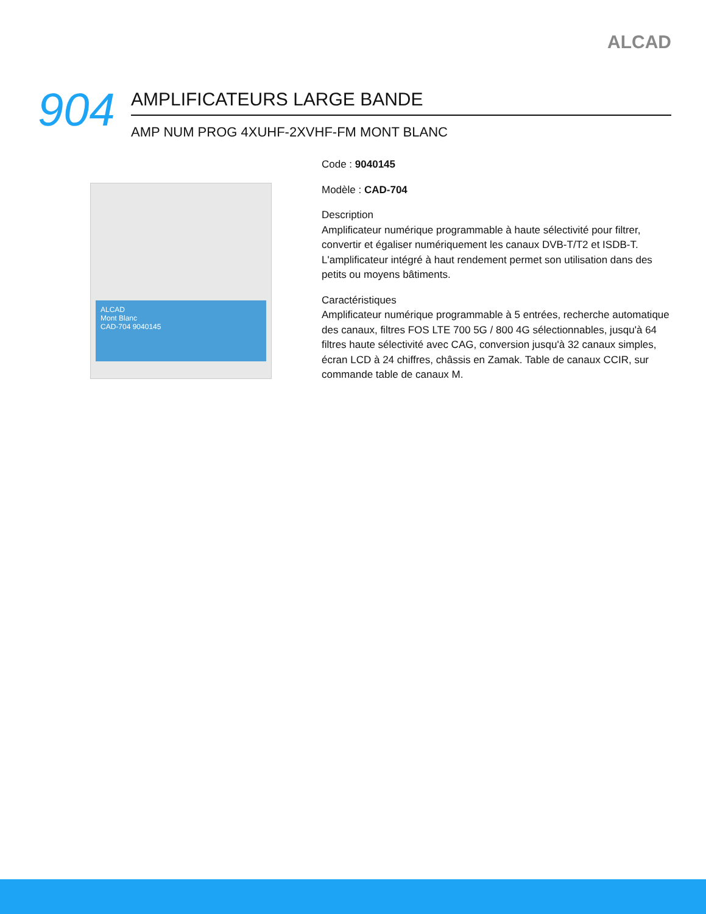ALCAD
904
AMPLIFICATEURS LARGE BANDE
AMP NUM PROG 4XUHF-2XVHF-FM MONT BLANC
ALCAD
Mont Blanc
CAD-704 9040145
Code : 9040145
Modèle : CAD-704
Description
Amplificateur numérique programmable à haute sélectivité pour filtrer, convertir et égaliser numériquement les canaux DVB-T/T2 et ISDB-T. L'amplificateur intégré à haut rendement permet son utilisation dans des petits ou moyens bâtiments.
Caractéristiques
Amplificateur numérique programmable à 5 entrées, recherche automatique des canaux, filtres FOS LTE 700 5G / 800 4G sélectionnables, jusqu'à 64 filtres haute sélectivité avec CAG, conversion jusqu'à 32 canaux simples, écran LCD à 24 chiffres, châssis en Zamak. Table de canaux CCIR, sur commande table de canaux M.